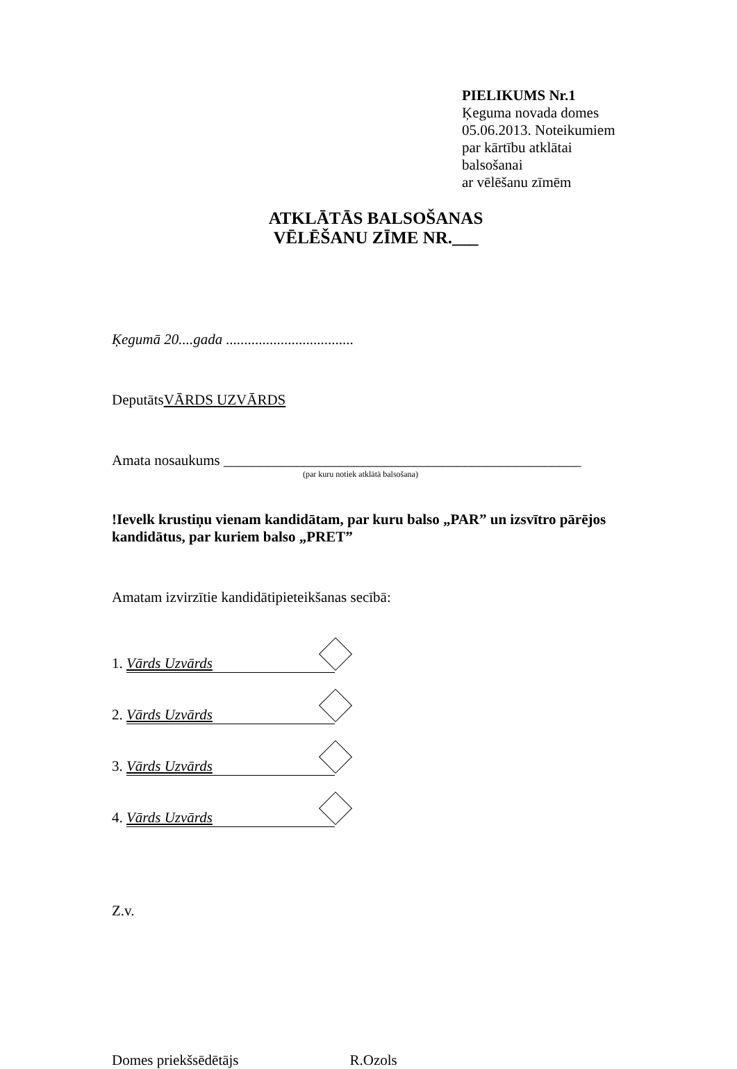PIELIKUMS Nr.1
Ķeguma novada domes
05.06.2013. Noteikumiem
par kārtību atklātai
balsošanai
ar vēlēšanu zīmēm
ATKLĀTĀS BALSOŠANAS
VĒLĒŠANU ZĪME NR.___
Ķegumā 20....gada ...................................
DeputātsVĀRDS UZVĀRDS
Amata nosaukums _________________________________________________
(par kuru notiek atklātā balsošana)
!Ievelk krustiņu vienam kandidātam, par kuru balso „PAR” un izsvītro pārējos kandidātus, par kuriem balso „PRET”
Amatam izvirzītie kandidātipieteikšanas secībā:
1. Vārds Uzvārds
2. Vārds Uzvārds
3. Vārds Uzvārds
4. Vārds Uzvārds
Z.v.
Domes priekšsēdētājs R.Ozols